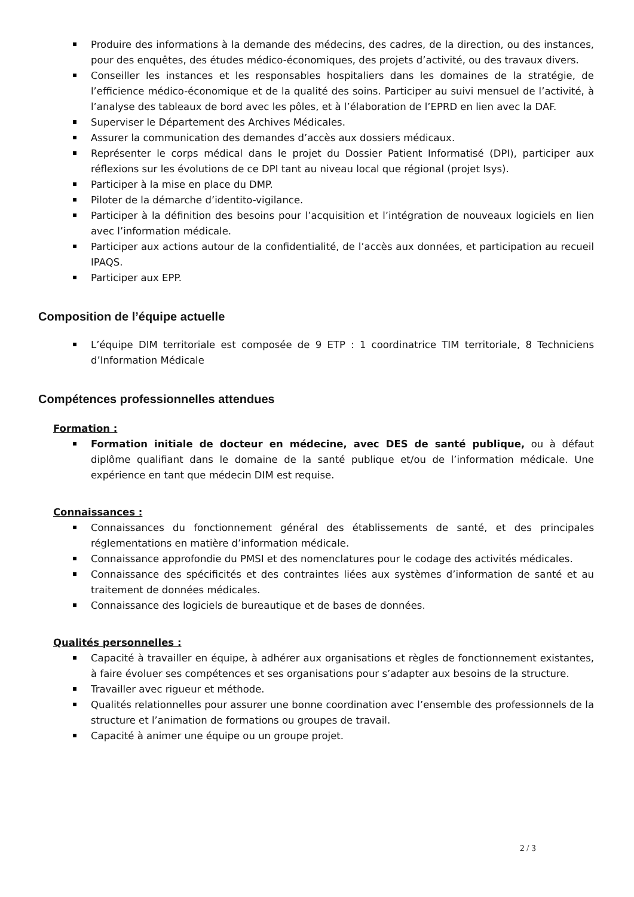Produire des informations à la demande des médecins, des cadres, de la direction, ou des instances, pour des enquêtes, des études médico-économiques, des projets d’activité, ou des travaux divers.
Conseiller les instances et les responsables hospitaliers dans les domaines de la stratégie, de l’efficience médico-économique et de la qualité des soins. Participer au suivi mensuel de l’activité, à l’analyse des tableaux de bord avec les pôles, et à l’élaboration de l’EPRD en lien avec la DAF.
Superviser le Département des Archives Médicales.
Assurer la communication des demandes d’accès aux dossiers médicaux.
Représenter le corps médical dans le projet du Dossier Patient Informatisé (DPI), participer aux réflexions sur les évolutions de ce DPI tant au niveau local que régional (projet Isys).
Participer à la mise en place du DMP.
Piloter de la démarche d’identito-vigilance.
Participer à la définition des besoins pour l’acquisition et l’intégration de nouveaux logiciels en lien avec l’information médicale.
Participer aux actions autour de la confidentialité, de l’accès aux données, et participation au recueil IPAQS.
Participer aux EPP.
Composition de l’équipe actuelle
L’équipe DIM territoriale est composée de 9 ETP : 1 coordinatrice TIM territoriale, 8 Techniciens d’Information Médicale
Compétences professionnelles attendues
Formation :
Formation initiale de docteur en médecine, avec DES de santé publique, ou à défaut diplôme qualifiant dans le domaine de la santé publique et/ou de l’information médicale. Une expérience en tant que médecin DIM est requise.
Connaissances :
Connaissances du fonctionnement général des établissements de santé, et des principales réglementations en matière d’information médicale.
Connaissance approfondie du PMSI et des nomenclatures pour le codage des activités médicales.
Connaissance des spécificités et des contraintes liées aux systèmes d’information de santé et au traitement de données médicales.
Connaissance des logiciels de bureautique et de bases de données.
Qualités personnelles :
Capacité à travailler en équipe, à adhérer aux organisations et règles de fonctionnement existantes, à faire évoluer ses compétences et ses organisations pour s’adapter aux besoins de la structure.
Travailler avec rigueur et méthode.
Qualités relationnelles pour assurer une bonne coordination avec l’ensemble des professionnels de la structure et l’animation de formations ou groupes de travail.
Capacité à animer une équipe ou un groupe projet.
2 / 3